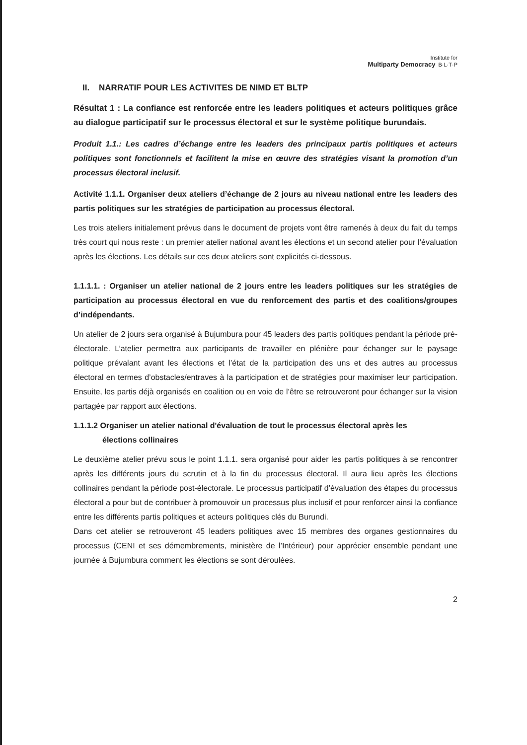Institute for
Multiparty Democracy B·L·T·P
II. NARRATIF POUR LES ACTIVITES DE NIMD ET BLTP
Résultat 1 : La confiance est renforcée entre les leaders politiques et acteurs politiques grâce au dialogue participatif sur le processus électoral et sur le système politique burundais.
Produit 1.1.: Les cadres d’échange entre les leaders des principaux partis politiques et acteurs politiques sont fonctionnels et facilitent la mise en œuvre des stratégies visant la promotion d’un processus électoral inclusif.
Activité 1.1.1. Organiser deux ateliers d’échange de 2 jours au niveau national entre les leaders des partis politiques sur les stratégies de participation au processus électoral.
Les trois ateliers initialement prévus dans le document de projets vont être ramenés à deux du fait du temps très court qui nous reste : un premier atelier national avant les élections et un second atelier pour l’évaluation après les élections. Les détails sur ces deux ateliers sont explicités ci-dessous.
1.1.1.1. : Organiser un atelier national de 2 jours entre les leaders politiques sur les stratégies de participation au processus électoral en vue du renforcement des partis et des coalitions/groupes d’indépendants.
Un atelier de 2 jours sera organisé à Bujumbura pour 45 leaders des partis politiques pendant la période pré-électorale. L’atelier permettra aux participants de travailler en plénière pour échanger sur le paysage politique prévalant avant les élections et l’état de la participation des uns et des autres au processus électoral en termes d’obstacles/entraves à la participation et de stratégies pour maximiser leur participation. Ensuite, les partis déjà organisés en coalition ou en voie de l’être se retrouveront pour échanger sur la vision partagée par rapport aux élections.
1.1.1.2 Organiser un atelier national d'évaluation de tout le processus électoral après les
élections collinaires
Le deuxième atelier prévu sous le point 1.1.1. sera organisé pour aider les partis politiques à se rencontrer après les différents jours du scrutin et à la fin du processus électoral. Il aura lieu après les élections collinaires pendant la période post-électorale. Le processus participatif d’évaluation des étapes du processus électoral a pour but de contribuer à promouvoir un processus plus inclusif et pour renforcer ainsi la confiance entre les différents partis politiques et acteurs politiques clés du Burundi.
Dans cet atelier se retrouveront 45 leaders politiques avec 15 membres des organes gestionnaires du processus (CENI et ses démembrements, ministère de l’Intérieur) pour apprécier ensemble pendant une journée à Bujumbura comment les élections se sont déroulées.
2